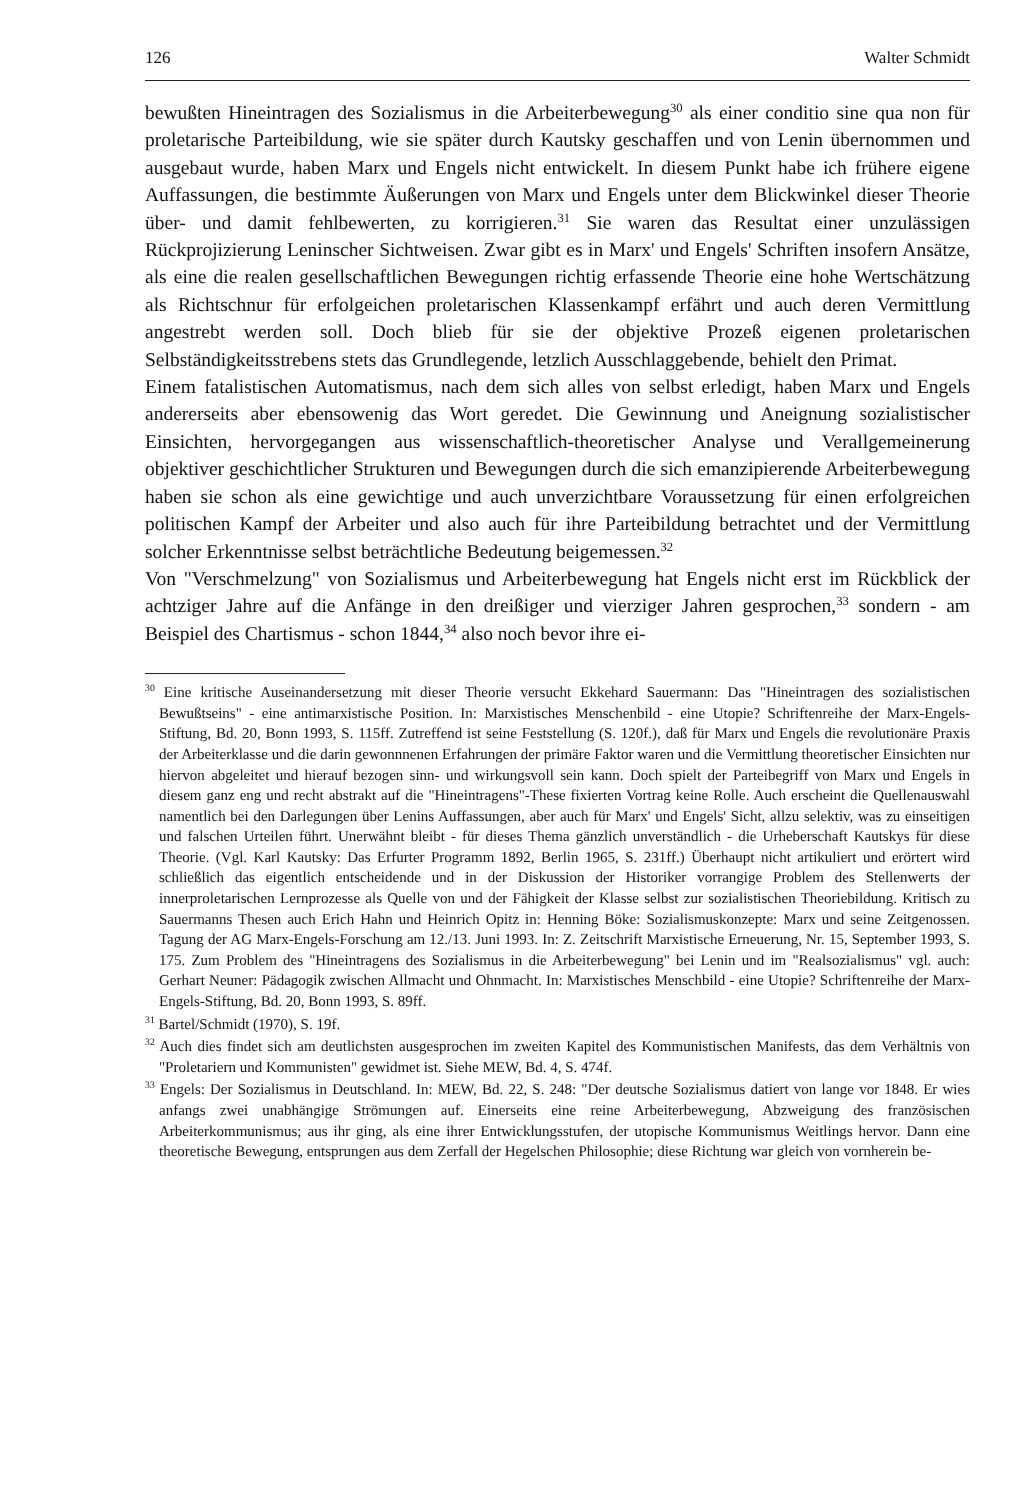126 Walter Schmidt
bewußten Hineintragen des Sozialismus in die Arbeiterbewegung<sup>30</sup> als einer conditio sine qua non für proletarische Parteibildung, wie sie später durch Kautsky geschaffen und von Lenin übernommen und ausgebaut wurde, haben Marx und Engels nicht entwickelt. In diesem Punkt habe ich frühere eigene Auffassungen, die bestimmte Äußerungen von Marx und Engels unter dem Blickwinkel dieser Theorie über- und damit fehlbewerten, zu korrigieren.<sup>31</sup> Sie waren das Resultat einer unzulässigen Rückprojizierung Leninscher Sichtweisen. Zwar gibt es in Marx' und Engels' Schriften insofern Ansätze, als eine die realen gesellschaftlichen Bewegungen richtig erfassende Theorie eine hohe Wertschätzung als Richtschnur für erfolgeichen proletarischen Klassenkampf erfährt und auch deren Vermittlung angestrebt werden soll. Doch blieb für sie der objektive Prozeß eigenen proletarischen Selbständigkeitsstrebens stets das Grundlegende, letzlich Ausschlaggebende, behielt den Primat.
Einem fatalistischen Automatismus, nach dem sich alles von selbst erledigt, haben Marx und Engels andererseits aber ebensowenig das Wort geredet. Die Gewinnung und Aneignung sozialistischer Einsichten, hervorgegangen aus wissenschaftlich-theoretischer Analyse und Verallgemeinerung objektiver geschichtlicher Strukturen und Bewegungen durch die sich emanzipierende Arbeiterbewegung haben sie schon als eine gewichtige und auch unverzichtbare Voraussetzung für einen erfolgreichen politischen Kampf der Arbeiter und also auch für ihre Parteibildung betrachtet und der Vermittlung solcher Erkenntnisse selbst beträchtliche Bedeutung beigemessen.<sup>32</sup>
Von "Verschmelzung" von Sozialismus und Arbeiterbewegung hat Engels nicht erst im Rückblick der achtziger Jahre auf die Anfänge in den dreißiger und vierziger Jahren gesprochen,<sup>33</sup> sondern - am Beispiel des Chartismus - schon 1844,<sup>34</sup> also noch bevor ihre ei-
<sup>30</sup> Eine kritische Auseinandersetzung mit dieser Theorie versucht Ekkehard Sauermann: Das "Hineintragen des sozialistischen Bewußtseins" - eine antimarxistische Position. In: Marxistisches Menschenbild - eine Utopie? Schriftenreihe der Marx-Engels-Stiftung, Bd. 20, Bonn 1993, S. 115ff. Zutreffend ist seine Feststellung (S. 120f.), daß für Marx und Engels die revolutionäre Praxis der Arbeiterklasse und die darin gewonnnenen Erfahrungen der primäre Faktor waren und die Vermittlung theoretischer Einsichten nur hiervon abgeleitet und hierauf bezogen sinn- und wirkungsvoll sein kann. Doch spielt der Parteibegriff von Marx und Engels in diesem ganz eng und recht abstrakt auf die "Hineintragens"-These fixierten Vortrag keine Rolle. Auch erscheint die Quellenauswahl namentlich bei den Darlegungen über Lenins Auffassungen, aber auch für Marx' und Engels' Sicht, allzu selektiv, was zu einseitigen und falschen Urteilen führt. Unerwähnt bleibt - für dieses Thema gänzlich unverständlich - die Urheberschaft Kautskys für diese Theorie. (Vgl. Karl Kautsky: Das Erfurter Programm 1892, Berlin 1965, S. 231ff.) Überhaupt nicht artikuliert und erörtert wird schließlich das eigentlich entscheidende und in der Diskussion der Historiker vorrangige Problem des Stellenwerts der innerproletarischen Lernprozesse als Quelle von und der Fähigkeit der Klasse selbst zur sozialistischen Theoriebildung. Kritisch zu Sauermanns Thesen auch Erich Hahn und Heinrich Opitz in: Henning Böke: Sozialismuskonzepte: Marx und seine Zeitgenossen. Tagung der AG Marx-Engels-Forschung am 12./13. Juni 1993. In: Z. Zeitschrift Marxistische Erneuerung, Nr. 15, September 1993, S. 175. Zum Problem des "Hineintragens des Sozialismus in die Arbeiterbewegung" bei Lenin und im "Realsozialismus" vgl. auch: Gerhart Neuner: Pädagogik zwischen Allmacht und Ohnmacht. In: Marxistisches Menschbild - eine Utopie? Schriftenreihe der Marx- Engels-Stiftung, Bd. 20, Bonn 1993, S. 89ff.
<sup>31</sup> Bartel/Schmidt (1970), S. 19f.
<sup>32</sup> Auch dies findet sich am deutlichsten ausgesprochen im zweiten Kapitel des Kommunistischen Manifests, das dem Verhältnis von "Proletariern und Kommunisten" gewidmet ist. Siehe MEW, Bd. 4, S. 474f.
<sup>33</sup> Engels: Der Sozialismus in Deutschland. In: MEW, Bd. 22, S. 248: "Der deutsche Sozialismus datiert von lange vor 1848. Er wies anfangs zwei unabhängige Strömungen auf. Einerseits eine reine Arbeiterbewegung, Abzweigung des französischen Arbeiterkommunismus; aus ihr ging, als eine ihrer Entwicklungsstufen, der utopische Kommunismus Weitlings hervor. Dann eine theoretische Bewegung, entsprungen aus dem Zerfall der Hegelschen Philosophie; diese Richtung war gleich von vornherein be-